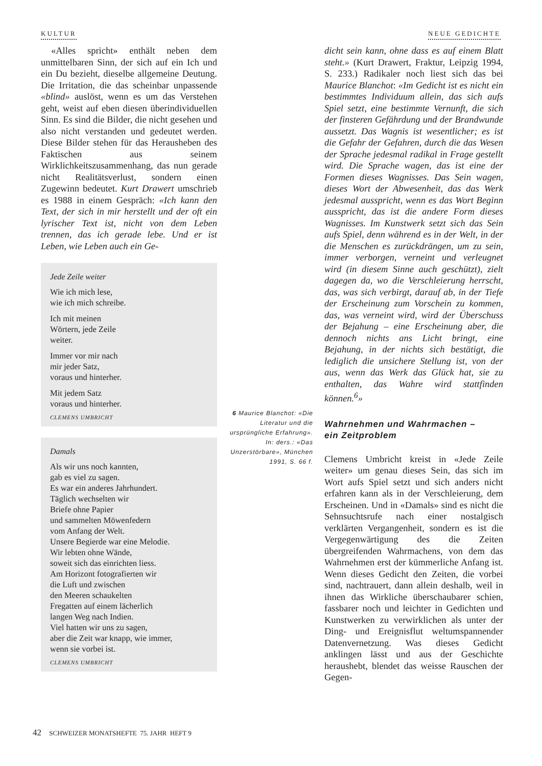KULTUR NEUE GEDICHTE
«Alles spricht» enthält neben dem unmittelbaren Sinn, der sich auf ein Ich und ein Du bezieht, dieselbe allgemeine Deutung. Die Irritation, die das scheinbar unpassende «blind» auslöst, wenn es um das Verstehen geht, weist auf eben diesen überindividuellen Sinn. Es sind die Bilder, die nicht gesehen und also nicht verstanden und gedeutet werden. Diese Bilder stehen für das Herausheben des Faktischen aus seinem Wirklichkeitszusammenhang, das nun gerade nicht Realitätsverlust, sondern einen Zugewinn bedeutet. Kurt Drawert umschrieb es 1988 in einem Gespräch: «Ich kann den Text, der sich in mir herstellt und der oft ein lyrischer Text ist, nicht von dem Leben trennen, das ich gerade lebe. Und er ist Leben, wie Leben auch ein Ge-
Jede Zeile weiter
Wie ich mich lese,
wie ich mich schreibe.
Ich mit meinen
Wörtern, jede Zeile
weiter.
Immer vor mir nach
mir jeder Satz,
voraus und hinterher.
Mit jedem Satz
voraus und hinterher.
CLEMENS UMBRICHT
Damals
Als wir uns noch kannten,
gab es viel zu sagen.
Es war ein anderes Jahrhundert.
Täglich wechselten wir
Briefe ohne Papier
und sammelten Möwenfedern
vom Anfang der Welt.
Unsere Begierde war eine Melodie.
Wir lebten ohne Wände,
soweit sich das einrichten liess.
Am Horizont fotografierten wir
die Luft und zwischen
den Meeren schaukelten
Fregatten auf einem lächerlich
langen Weg nach Indien.
Viel hatten wir uns zu sagen,
aber die Zeit war knapp, wie immer,
wenn sie vorbei ist.
CLEMENS UMBRICHT
6 Maurice Blanchot: «Die Literatur und die ursprüngliche Erfahrung». In: ders.: «Das Unzerstörbare», München 1991, S. 66 f.
dicht sein kann, ohne dass es auf einem Blatt steht.» (Kurt Drawert, Fraktur, Leipzig 1994, S. 233.) Radikaler noch liest sich das bei Maurice Blanchot: «Im Gedicht ist es nicht ein bestimmtes Individuum allein, das sich aufs Spiel setzt, eine bestimmte Vernunft, die sich der finsteren Gefährdung und der Brandwunde aussetzt. Das Wagnis ist wesentlicher; es ist die Gefahr der Gefahren, durch die das Wesen der Sprache jedesmal radikal in Frage gestellt wird. Die Sprache wagen, das ist eine der Formen dieses Wagnisses. Das Sein wagen, dieses Wort der Abwesenheit, das das Werk jedesmal ausspricht, wenn es das Wort Beginn ausspricht, das ist die andere Form dieses Wagnisses. Im Kunstwerk setzt sich das Sein aufs Spiel, denn während es in der Welt, in der die Menschen es zurückdrängen, um zu sein, immer verborgen, verneint und verleugnet wird (in diesem Sinne auch geschützt), zielt dagegen da, wo die Verschleierung herrscht, das, was sich verbirgt, darauf ab, in der Tiefe der Erscheinung zum Vorschein zu kommen, das, was verneint wird, wird der Überschuss der Bejahung – eine Erscheinung aber, die dennoch nichts ans Licht bringt, eine Bejahung, in der nichts sich bestätigt, die lediglich die unsichere Stellung ist, von der aus, wenn das Werk das Glück hat, sie zu enthalten, das Wahre wird stattfinden können.<sup>6</sup>»
Wahrnehmen und Wahrmachen –
ein Zeitproblem
Clemens Umbricht kreist in «Jede Zeile weiter» um genau dieses Sein, das sich im Wort aufs Spiel setzt und sich anders nicht erfahren kann als in der Verschleierung, dem Erscheinen. Und in «Damals» sind es nicht die Sehnsuchtsrufe nach einer nostalgisch verklärten Vergangenheit, sondern es ist die Vergegenwärtigung des die Zeiten übergreifenden Wahrmachens, von dem das Wahrnehmen erst der kümmerliche Anfang ist. Wenn dieses Gedicht den Zeiten, die vorbei sind, nachtrauert, dann allein deshalb, weil in ihnen das Wirkliche überschaubarer schien, fassbarer noch und leichter in Gedichten und Kunstwerken zu verwirklichen als unter der Ding- und Ereignisflut weltumspannender Datenvernetzung. Was dieses Gedicht anklingen lässt und aus der Geschichte heraushebt, blendet das weisse Rauschen der Gegen-
42 SCHWEIZER MONATSHEFTE 75. JAHR HEFT 9